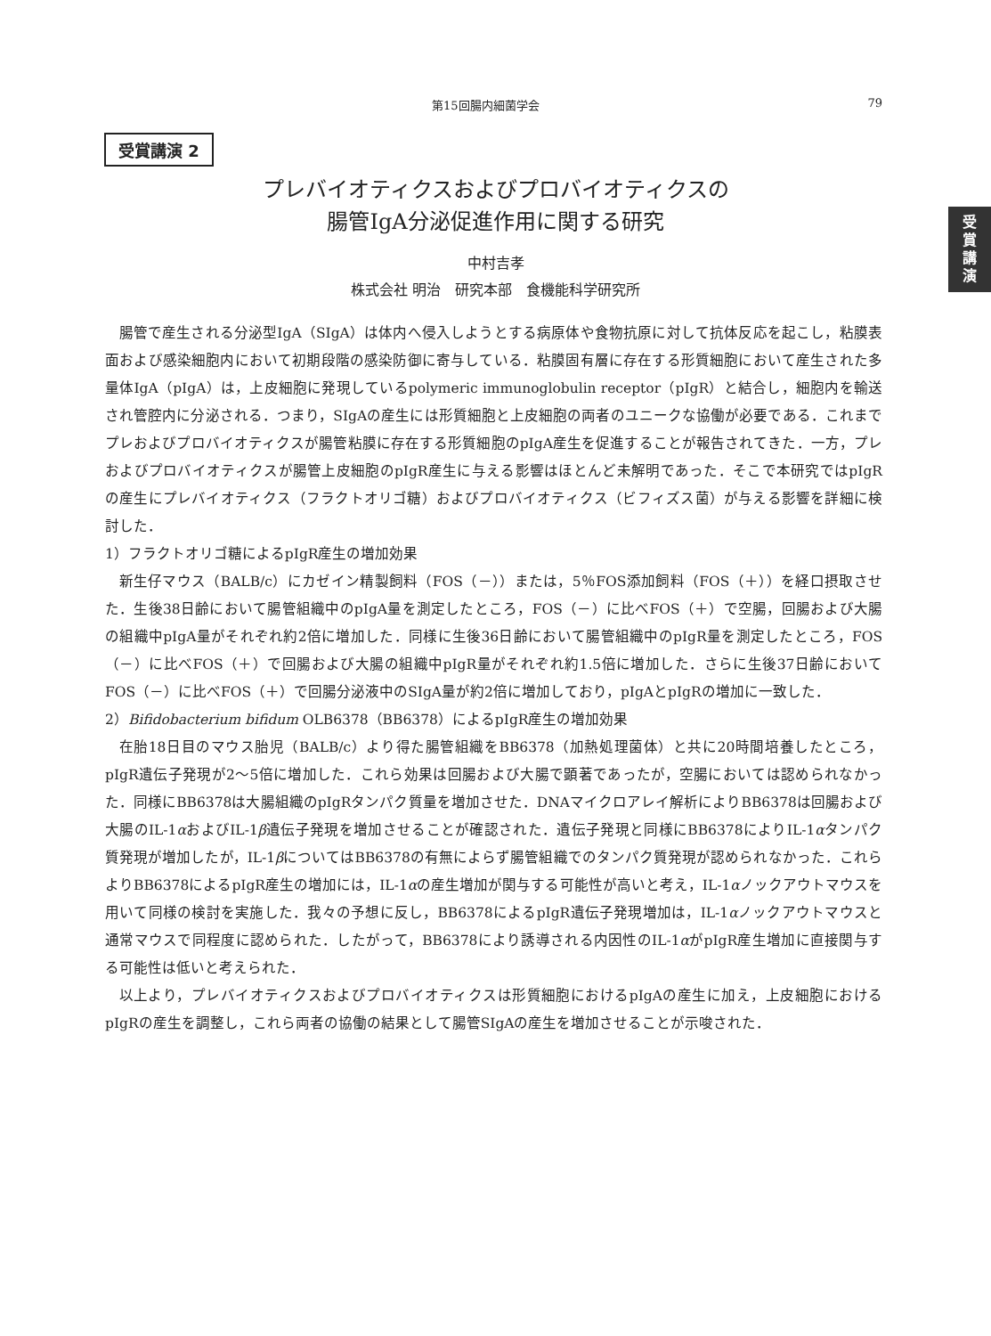第15回腸内細菌学会 79
受
賞
講
演
受賞講演 2
プレバイオティクスおよびプロバイオティクスの
腸管IgA分泌促進作用に関する研究
中村吉孝
株式会社 明治　研究本部　食機能科学研究所
腸管で産生される分泌型IgA（SIgA）は体内へ侵入しようとする病原体や食物抗原に対して抗体反応を起こし，粘膜表面および感染細胞内において初期段階の感染防御に寄与している．粘膜固有層に存在する形質細胞において産生された多量体IgA（pIgA）は，上皮細胞に発現しているpolymeric immunoglobulin receptor（pIgR）と結合し，細胞内を輸送され管腔内に分泌される．つまり，SIgAの産生には形質細胞と上皮細胞の両者のユニークな協働が必要である．これまでプレおよびプロバイオティクスが腸管粘膜に存在する形質細胞のpIgA産生を促進することが報告されてきた．一方，プレおよびプロバイオティクスが腸管上皮細胞のpIgR産生に与える影響はほとんど未解明であった．そこで本研究ではpIgRの産生にプレバイオティクス（フラクトオリゴ糖）およびプロバイオティクス（ビフィズス菌）が与える影響を詳細に検討した．
1）フラクトオリゴ糖によるpIgR産生の増加効果
新生仔マウス（BALB/c）にカゼイン精製飼料（FOS（－））または，5％FOS添加飼料（FOS（＋））を経口摂取させた．生後38日齢において腸管組織中のpIgA量を測定したところ，FOS（－）に比べFOS（＋）で空腸，回腸および大腸の組織中pIgA量がそれぞれ約2倍に増加した．同様に生後36日齢において腸管組織中のpIgR量を測定したところ，FOS（－）に比べFOS（＋）で回腸および大腸の組織中pIgR量がそれぞれ約1.5倍に増加した．さらに生後37日齢においてFOS（－）に比べFOS（＋）で回腸分泌液中のSIgA量が約2倍に増加しており，pIgAとpIgRの増加に一致した．
2）Bifidobacterium bifidum OLB6378（BB6378）によるpIgR産生の増加効果
在胎18日目のマウス胎児（BALB/c）より得た腸管組織をBB6378（加熱処理菌体）と共に20時間培養したところ，pIgR遺伝子発現が2～5倍に増加した．これら効果は回腸および大腸で顕著であったが，空腸においては認められなかった．同様にBB6378は大腸組織のpIgRタンパク質量を増加させた．DNAマイクロアレイ解析によりBB6378は回腸および大腸のIL-1αおよびIL-1β遺伝子発現を増加させることが確認された．遺伝子発現と同様にBB6378によりIL-1αタンパク質発現が増加したが，IL-1βについてはBB6378の有無によらず腸管組織でのタンパク質発現が認められなかった．これらよりBB6378によるpIgR産生の増加には，IL-1αの産生増加が関与する可能性が高いと考え，IL-1αノックアウトマウスを用いて同様の検討を実施した．我々の予想に反し，BB6378によるpIgR遺伝子発現増加は，IL-1αノックアウトマウスと通常マウスで同程度に認められた．したがって，BB6378により誘導される内因性のIL-1αがpIgR産生増加に直接関与する可能性は低いと考えられた．
以上より，プレバイオティクスおよびプロバイオティクスは形質細胞におけるpIgAの産生に加え，上皮細胞におけるpIgRの産生を調整し，これら両者の協働の結果として腸管SIgAの産生を増加させることが示唆された．